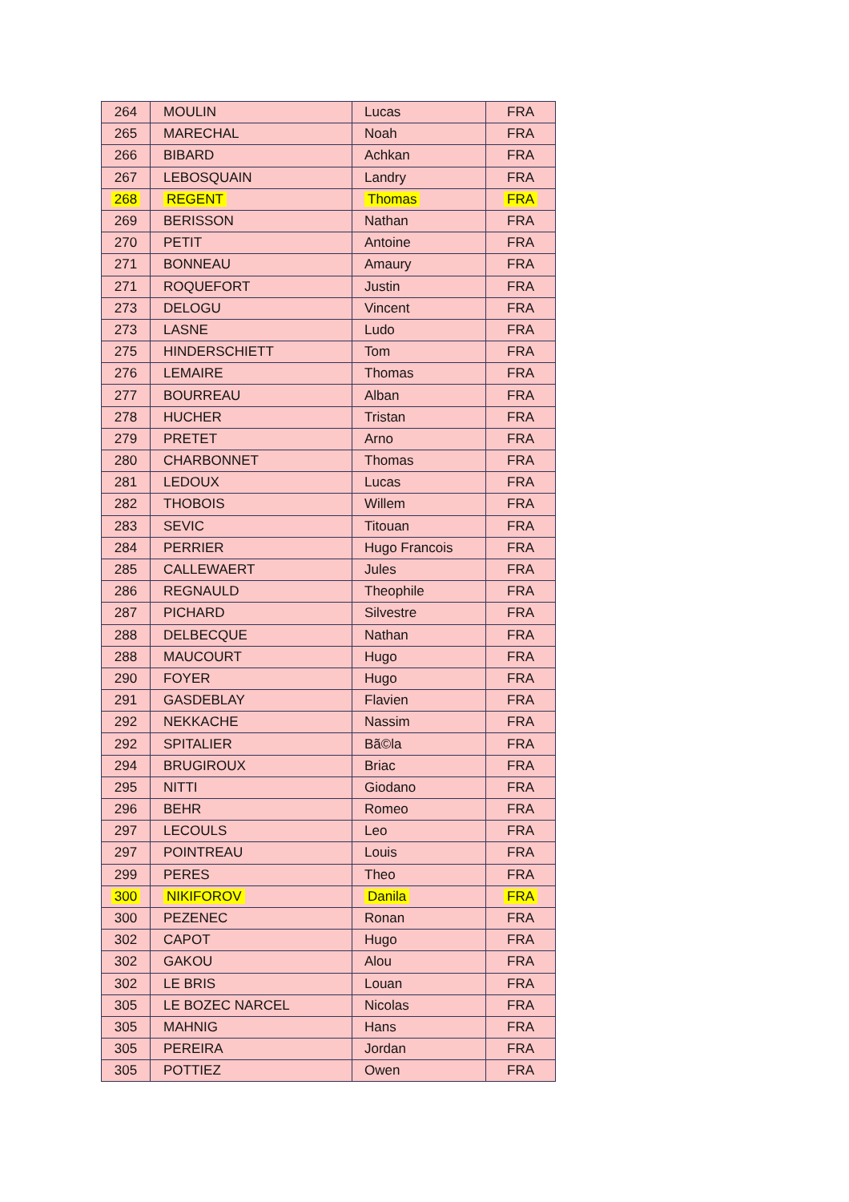| 264 | MOULIN | Lucas | FRA |
| 265 | MARECHAL | Noah | FRA |
| 266 | BIBARD | Achkan | FRA |
| 267 | LEBOSQUAIN | Landry | FRA |
| 268 | REGENT | Thomas | FRA |
| 269 | BERISSON | Nathan | FRA |
| 270 | PETIT | Antoine | FRA |
| 271 | BONNEAU | Amaury | FRA |
| 271 | ROQUEFORT | Justin | FRA |
| 273 | DELOGU | Vincent | FRA |
| 273 | LASNE | Ludo | FRA |
| 275 | HINDERSCHIETT | Tom | FRA |
| 276 | LEMAIRE | Thomas | FRA |
| 277 | BOURREAU | Alban | FRA |
| 278 | HUCHER | Tristan | FRA |
| 279 | PRETET | Arno | FRA |
| 280 | CHARBONNET | Thomas | FRA |
| 281 | LEDOUX | Lucas | FRA |
| 282 | THOBOIS | Willem | FRA |
| 283 | SEVIC | Titouan | FRA |
| 284 | PERRIER | Hugo Francois | FRA |
| 285 | CALLEWAERT | Jules | FRA |
| 286 | REGNAULD | Theophile | FRA |
| 287 | PICHARD | Silvestre | FRA |
| 288 | DELBECQUE | Nathan | FRA |
| 288 | MAUCOURT | Hugo | FRA |
| 290 | FOYER | Hugo | FRA |
| 291 | GASDEBLAY | Flavien | FRA |
| 292 | NEKKACHE | Nassim | FRA |
| 292 | SPITALIER | Bã©la | FRA |
| 294 | BRUGIROUX | Briac | FRA |
| 295 | NITTI | Giodano | FRA |
| 296 | BEHR | Romeo | FRA |
| 297 | LECOULS | Leo | FRA |
| 297 | POINTREAU | Louis | FRA |
| 299 | PERES | Theo | FRA |
| 300 | NIKIFOROV | Danila | FRA |
| 300 | PEZENEC | Ronan | FRA |
| 302 | CAPOT | Hugo | FRA |
| 302 | GAKOU | Alou | FRA |
| 302 | LE BRIS | Louan | FRA |
| 305 | LE BOZEC NARCEL | Nicolas | FRA |
| 305 | MAHNIG | Hans | FRA |
| 305 | PEREIRA | Jordan | FRA |
| 305 | POTTIEZ | Owen | FRA |